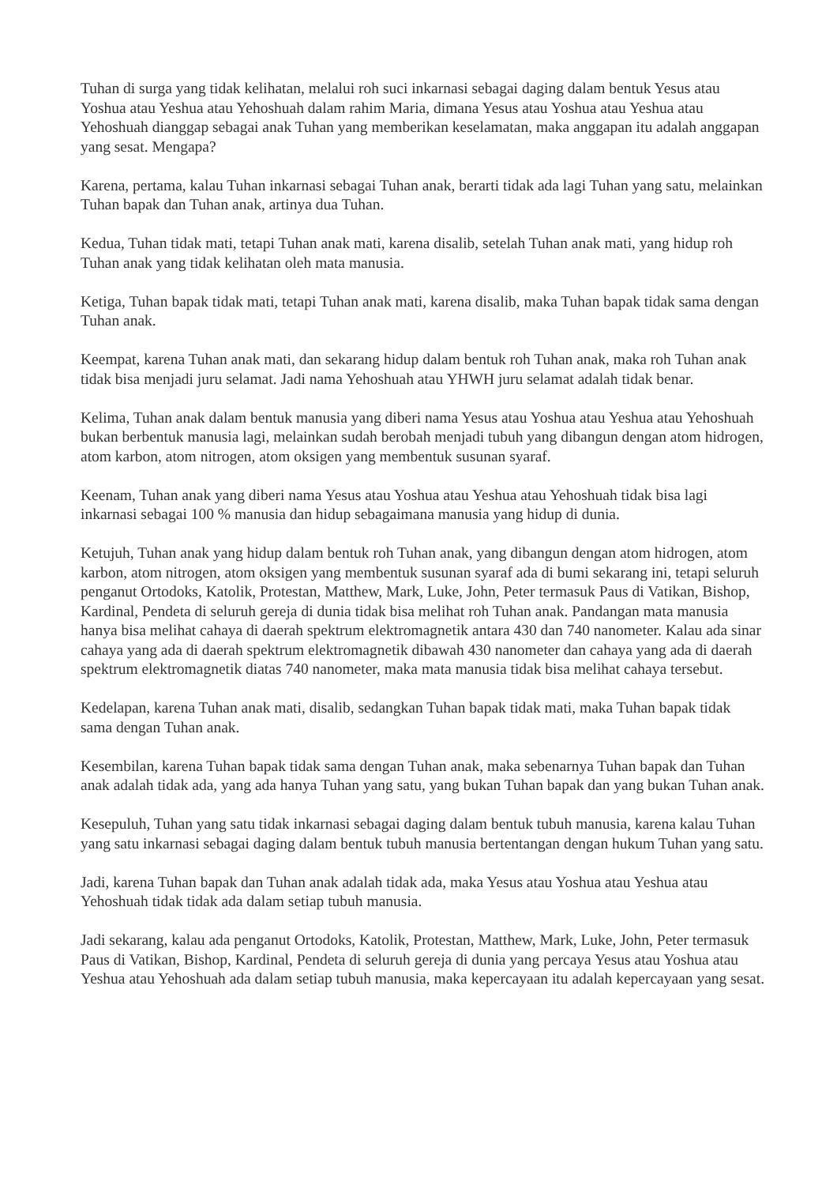Tuhan di surga yang tidak kelihatan, melalui roh suci inkarnasi sebagai daging dalam bentuk Yesus atau Yoshua atau Yeshua atau Yehoshuah dalam rahim Maria, dimana Yesus atau Yoshua atau Yeshua atau Yehoshuah dianggap sebagai anak Tuhan yang memberikan keselamatan, maka anggapan itu adalah anggapan yang sesat. Mengapa?
Karena, pertama, kalau Tuhan inkarnasi sebagai Tuhan anak, berarti tidak ada lagi Tuhan yang satu, melainkan Tuhan bapak dan Tuhan anak, artinya dua Tuhan.
Kedua, Tuhan tidak mati, tetapi Tuhan anak mati, karena disalib, setelah Tuhan anak mati, yang hidup roh Tuhan anak yang tidak kelihatan oleh mata manusia.
Ketiga, Tuhan bapak tidak mati, tetapi Tuhan anak mati, karena disalib, maka Tuhan bapak tidak sama dengan Tuhan anak.
Keempat, karena Tuhan anak mati, dan sekarang hidup dalam bentuk roh Tuhan anak, maka roh Tuhan anak tidak bisa menjadi juru selamat. Jadi nama Yehoshuah atau YHWH juru selamat adalah tidak benar.
Kelima, Tuhan anak dalam bentuk manusia yang diberi nama Yesus atau Yoshua atau Yeshua atau Yehoshuah bukan berbentuk manusia lagi, melainkan sudah berobah menjadi tubuh yang dibangun dengan atom hidrogen, atom karbon, atom nitrogen, atom oksigen yang membentuk susunan syaraf.
Keenam, Tuhan anak yang diberi nama Yesus atau Yoshua atau Yeshua atau Yehoshuah tidak bisa lagi inkarnasi sebagai 100 % manusia dan hidup sebagaimana manusia yang hidup di dunia.
Ketujuh, Tuhan anak yang hidup dalam bentuk roh Tuhan anak, yang dibangun dengan atom hidrogen, atom karbon, atom nitrogen, atom oksigen yang membentuk susunan syaraf ada di bumi sekarang ini, tetapi seluruh penganut Ortodoks, Katolik, Protestan, Matthew, Mark, Luke, John, Peter termasuk Paus di Vatikan, Bishop, Kardinal, Pendeta di seluruh gereja di dunia tidak bisa melihat roh Tuhan anak. Pandangan mata manusia hanya bisa melihat cahaya di daerah spektrum elektromagnetik antara 430 dan 740 nanometer. Kalau ada sinar cahaya yang ada di daerah spektrum elektromagnetik dibawah 430 nanometer dan cahaya yang ada di daerah spektrum elektromagnetik diatas 740 nanometer, maka mata manusia tidak bisa melihat cahaya tersebut.
Kedelapan, karena Tuhan anak mati, disalib, sedangkan Tuhan bapak tidak mati, maka Tuhan bapak tidak sama dengan Tuhan anak.
Kesembilan, karena Tuhan bapak tidak sama dengan Tuhan anak, maka sebenarnya Tuhan bapak dan Tuhan anak adalah tidak ada, yang ada hanya Tuhan yang satu, yang bukan Tuhan bapak dan yang bukan Tuhan anak.
Kesepuluh, Tuhan yang satu tidak inkarnasi sebagai daging dalam bentuk tubuh manusia, karena kalau Tuhan yang satu inkarnasi sebagai daging dalam bentuk tubuh manusia bertentangan dengan hukum Tuhan yang satu.
Jadi, karena Tuhan bapak dan Tuhan anak adalah tidak ada, maka Yesus atau Yoshua atau Yeshua atau Yehoshuah tidak tidak ada dalam setiap tubuh manusia.
Jadi sekarang, kalau ada penganut Ortodoks, Katolik, Protestan, Matthew, Mark, Luke, John, Peter termasuk Paus di Vatikan, Bishop, Kardinal, Pendeta di seluruh gereja di dunia yang percaya Yesus atau Yoshua atau Yeshua atau Yehoshuah ada dalam setiap tubuh manusia, maka kepercayaan itu adalah kepercayaan yang sesat.